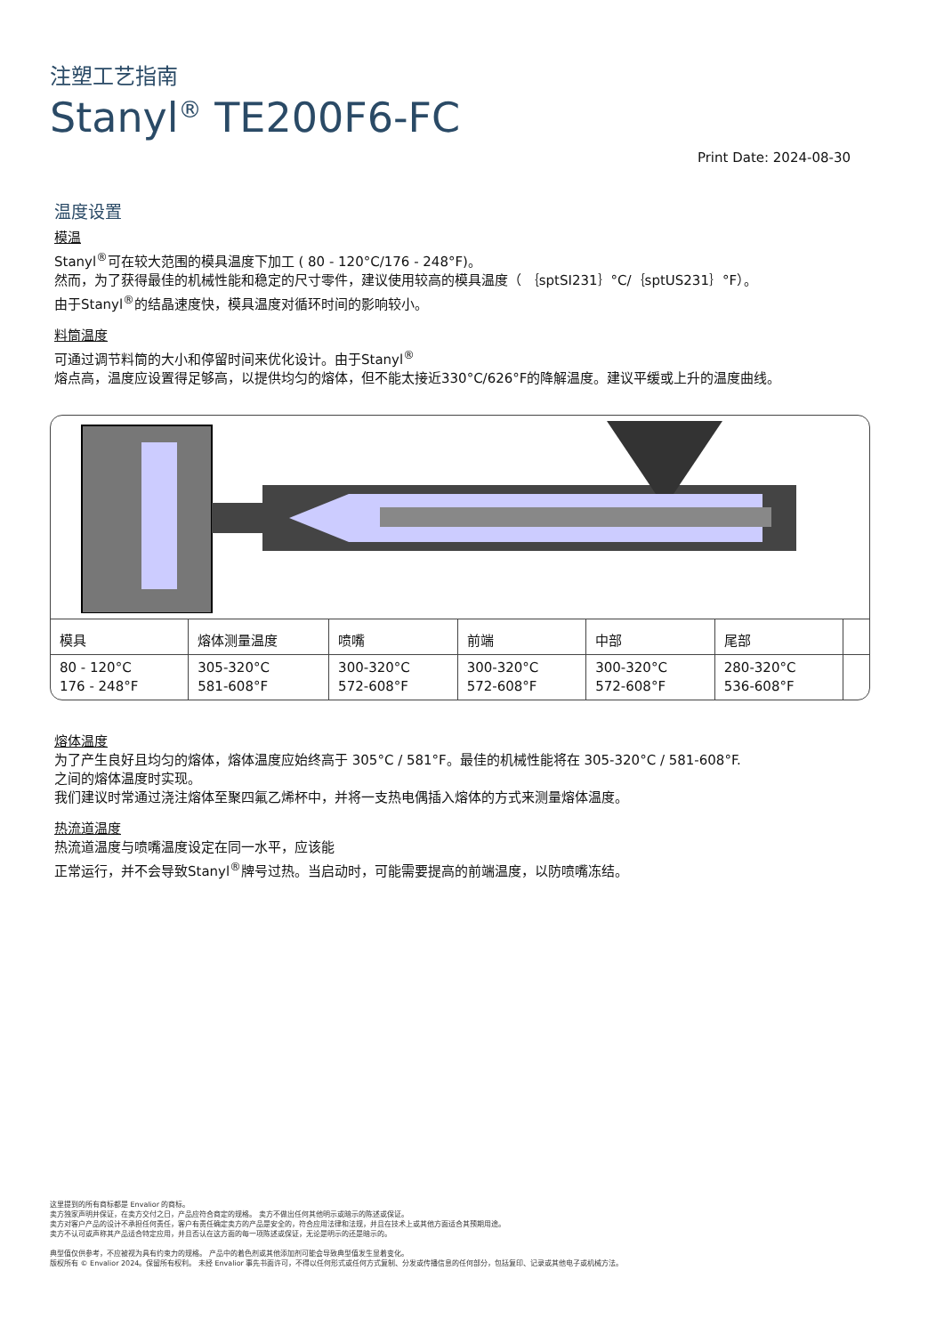注塑工艺指南
Stanyl<sup>®</sup> TE200F6-FC
Print Date: 2024-08-30
温度设置
模温
Stanyl<sup>®</sup>可在较大范围的模具温度下加工 ( 80 - 120°C/176 - 248°F)。
然而，为了获得最佳的机械性能和稳定的尺寸零件，建议使用较高的模具温度（ ｛sptSI231｝°C/｛sptUS231｝°F）。
由于Stanyl<sup>®</sup>的结晶速度快，模具温度对循环时间的影响较小。
料筒温度
可通过调节料筒的大小和停留时间来优化设计。由于Stanyl<sup>®</sup>
熔点高，温度应设置得足够高，以提供均匀的熔体，但不能太接近330°C/626°F的降解温度。建议平缓或上升的温度曲线。
| 模具 | 熔体测量温度 | 喷嘴 | 前端 | 中部 | 尾部 | |
| --- | --- | --- | --- | --- | --- | --- |
| 80 - 120°C 176 - 248°F | 305-320°C 581-608°F | 300-320°C 572-608°F | 300-320°C 572-608°F | 300-320°C 572-608°F | 280-320°C 536-608°F | |
熔体温度
为了产生良好且均匀的熔体，熔体温度应始终高于 305°C / 581°F。最佳的机械性能将在 305-320°C / 581-608°F.
之间的熔体温度时实现。
我们建议时常通过浇注熔体至聚四氟乙烯杯中，并将一支热电偶插入熔体的方式来测量熔体温度。
热流道温度
热流道温度与喷嘴温度设定在同一水平，应该能
正常运行，并不会导致Stanyl<sup>®</sup>牌号过热。当启动时，可能需要提高的前端温度，以防喷嘴冻结。
这里提到的所有商标都是 Envalior 的商标。
卖方独家声明并保证，在卖方交付之日，产品应符合商定的规格。 卖方不做出任何其他明示或暗示的陈述或保证。
卖方对客户产品的设计不承担任何责任，客户有责任确定卖方的产品是安全的，符合应用法律和法规，并且在技术上或其他方面适合其预期用途。
卖方不认可或声称其产品适合特定应用，并且否认在这方面的每一项陈述或保证，无论是明示的还是暗示的。
典型值仅供参考，不应被视为具有约束力的规格。 产品中的着色剂或其他添加剂可能会导致典型值发生显着变化。
版权所有 © Envalior 2024。保留所有权利。 未经 Envalior 事先书面许可，不得以任何形式或任何方式复制、分发或传播信息的任何部分，包括复印、记录或其他电子或机械方法。